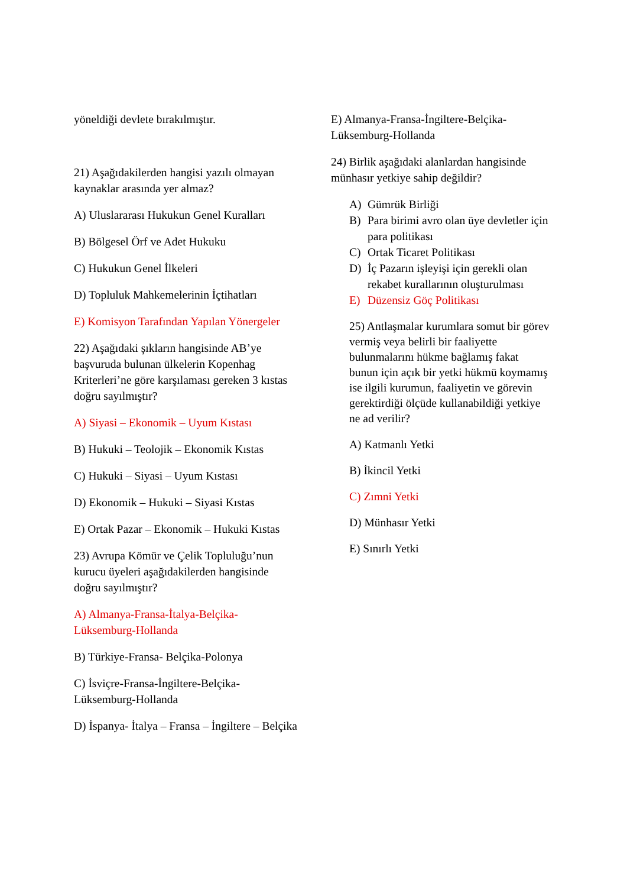yöneldiği devlete bırakılmıştır.
21) Aşağıdakilerden hangisi yazılı olmayan kaynaklar arasında yer almaz?
A) Uluslararası Hukukun Genel Kuralları
B) Bölgesel Örf ve Adet Hukuku
C) Hukukun Genel İlkeleri
D) Topluluk Mahkemelerinin İçtihatları
E) Komisyon Tarafından Yapılan Yönergeler
22) Aşağıdaki şıkların hangisinde AB’ye başvuruda bulunan ülkelerin Kopenhag Kriterleri’ne göre karşılaması gereken 3 kıstas doğru sayılmıştır?
A) Siyasi – Ekonomik – Uyum Kıstası
B) Hukuki – Teolojik – Ekonomik Kıstas
C) Hukuki – Siyasi – Uyum Kıstası
D) Ekonomik – Hukuki – Siyasi Kıstas
E) Ortak Pazar – Ekonomik – Hukuki Kıstas
23) Avrupa Kömür ve Çelik Topluluğu’nun kurucu üyeleri aşağıdakilerden hangisinde doğru sayılmıştır?
A) Almanya-Fransa-İtalya-Belçika-Lüksemburg-Hollanda
B) Türkiye-Fransa- Belçika-Polonya
C) İsviçre-Fransa-İngiltere-Belçika-Lüksemburg-Hollanda
D) İspanya- İtalya – Fransa – İngiltere – Belçika
E) Almanya-Fransa-İngiltere-Belçika-Lüksemburg-Hollanda
24) Birlik aşağıdaki alanlardan hangisinde münhasır yetkiye sahip değildir?
A) Gümrük Birliği
B) Para birimi avro olan üye devletler için para politikası
C) Ortak Ticaret Politikası
D) İç Pazarın işleyişi için gerekli olan rekabet kurallarının oluşturulması
E) Düzensiz Göç Politikası
25) Antlaşmalar kurumlara somut bir görev vermiş veya belirli bir faaliyette bulunmalarını hükme bağlamış fakat bunun için açık bir yetki hükmü koymamış ise ilgili kurumun, faaliyetin ve görevin gerektirdiği ölçüde kullanabildiği yetkiye ne ad verilir?
A) Katmanlı Yetki
B) İkincil Yetki
C) Zımni Yetki
D) Münhasır Yetki
E) Sınırlı Yetki